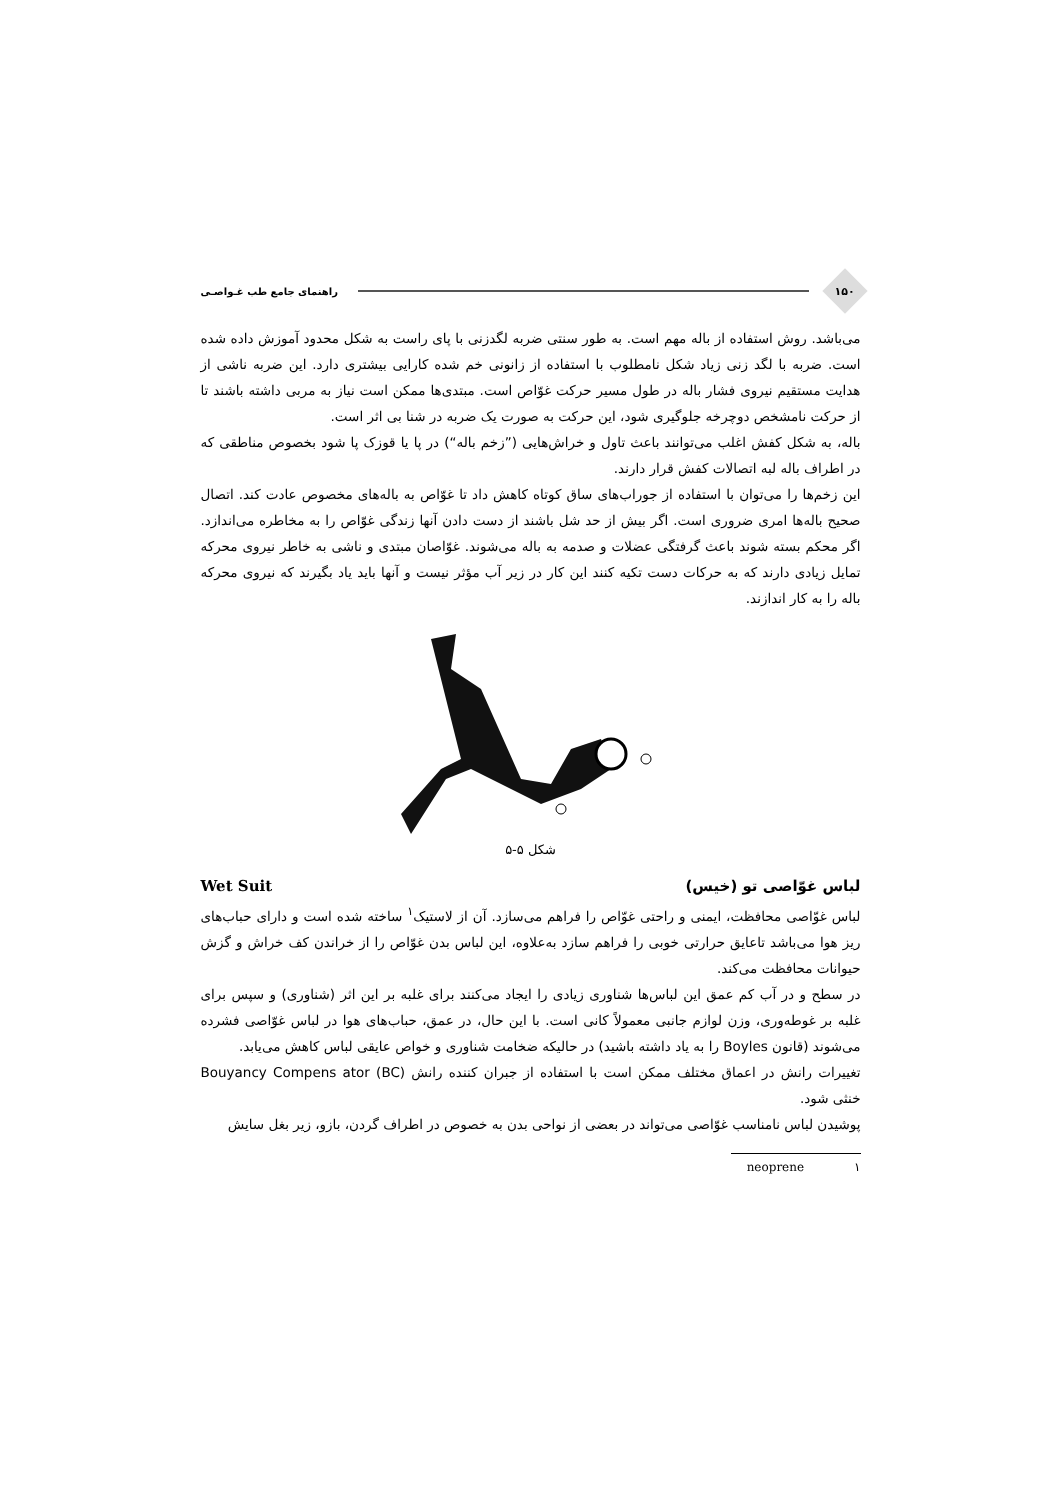۱۵۰
راهنمای جامع طب غـواصـی
می‌باشد. روش استفاده از باله مهم است. به طور سنتی ضربه لگدزنی با پای راست به شکل محدود آموزش داده شده است. ضربه با لگد زنی زیاد شکل نامطلوب با استفاده از زانونی خم شده کارایی بیشتری دارد. این ضربه ناشی از هدایت مستقیم نیروی فشار باله در طول مسیر حرکت غوّاص است. مبتدی‌ها ممکن است نیاز به مربی داشته باشند تا از حرکت نامشخص دوچرخه جلوگیری شود، این حرکت به صورت یک ضربه در شنا بی اثر است.
باله، به شکل کفش اغلب می‌توانند باعث تاول و خراش‌هایی (”زخم باله“) در پا یا قوزک پا شود بخصوص مناطقی که در اطراف باله لبه اتصالات کفش قرار دارند.
این زخم‌ها را می‌توان با استفاده از جوراب‌های ساق کوتاه کاهش داد تا غوّاص به باله‌های مخصوص عادت کند. اتصال صحیح باله‌ها امری ضروری است. اگر بیش از حد شل باشند از دست دادن آنها زندگی غوّاص را به مخاطره می‌اندازد. اگر محکم بسته شوند باعث گرفتگی عضلات و صدمه به باله می‌شوند. غوّاصان مبتدی و ناشی به خاطر نیروی محرکه تمایل زیادی دارند که به حرکات دست تکیه کنند این کار در زیر آب مؤثر نیست و آنها باید یاد بگیرند که نیروی محرکه باله را به کار اندازند.
شکل ۵-۵
لباس غوّاصی تو (خیس) Wet Suit
لباس غوّاصی محافظت، ایمنی و راحتی غوّاص را فراهم می‌سازد. آن از لاستیک<sup>۱</sup> ساخته شده است و دارای حباب‌های ریز هوا می‌باشد تاعایق حرارتی خوبی را فراهم سازد به‌علاوه، این لباس بدن غوّاص را از خراندن کف خراش و گزش حیوانات محافظت می‌کند.
در سطح و در آب کم عمق این لباس‌ها شناوری زیادی را ایجاد می‌کنند برای غلبه بر این اثر (شناوری) و سپس برای غلبه بر غوطه‌وری، وزن لوازم جانبی معمولاً کانی است. با این حال، در عمق، حباب‌های هوا در لباس غوّاصی فشرده می‌شوند (قانون Boyles را به یاد داشته باشید) در حالیکه ضخامت شناوری و خواص عایقی لباس کاهش می‌یابد.
تغییرات رانش در اعماق مختلف ممکن است با استفاده از جبران کننده رانش Bouyancy Compens ator (BC) خنثی شود.
پوشیدن لباس نامناسب غوّاصی می‌تواند در بعضی از نواحی بدن به خصوص در اطراف گردن، بازو، زیر بغل سایش
۱ neoprene